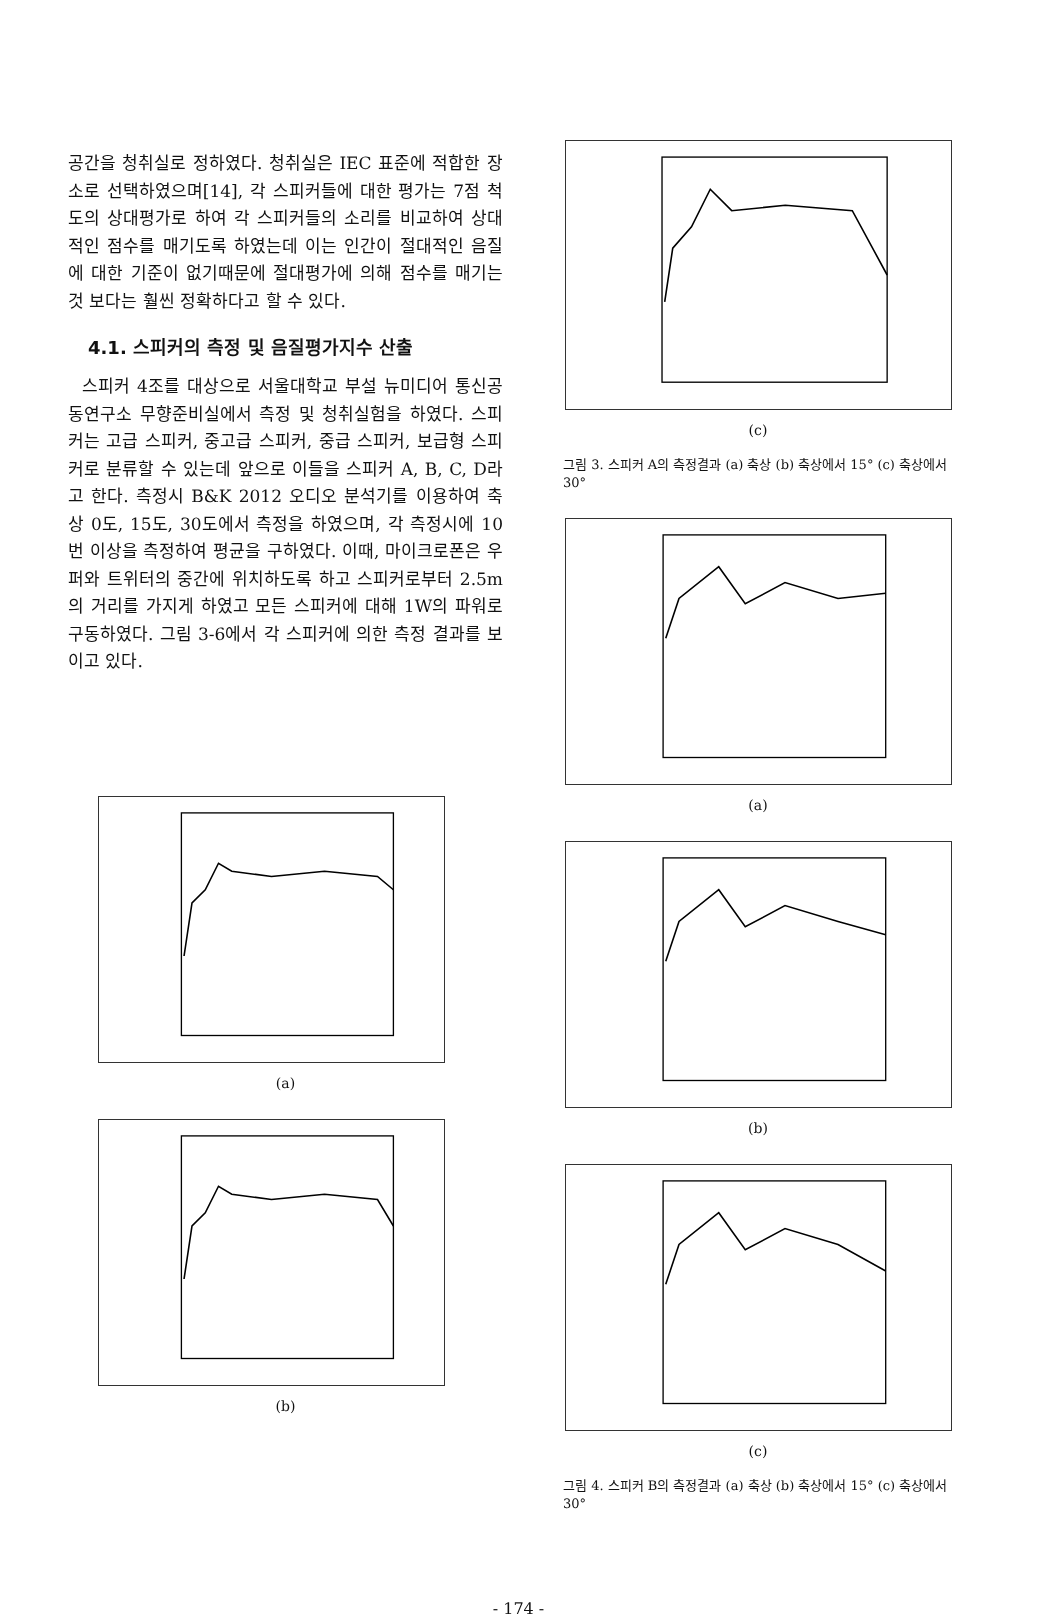공간을 청취실로 정하였다. 청취실은 IEC 표준에 적합한 장소로 선택하였으며[14], 각 스피커들에 대한 평가는 7점 척도의 상대평가로 하여 각 스피커들의 소리를 비교하여 상대적인 점수를 매기도록 하였는데 이는 인간이 절대적인 음질에 대한 기준이 없기때문에 절대평가에 의해 점수를 매기는 것 보다는 훨씬 정확하다고 할 수 있다.
4.1. 스피커의 측정 및 음질평가지수 산출
스피커 4조를 대상으로 서울대학교 부설 뉴미디어 통신공동연구소 무향준비실에서 측정 및 청취실험을 하였다. 스피커는 고급 스피커, 중고급 스피커, 중급 스피커, 보급형 스피커로 분류할 수 있는데 앞으로 이들을 스피커 A, B, C, D라고 한다. 측정시 B&K 2012 오디오 분석기를 이용하여 축상 0도, 15도, 30도에서 측정을 하였으며, 각 측정시에 10번 이상을 측정하여 평균을 구하였다. 이때, 마이크로폰은 우퍼와 트위터의 중간에 위치하도록 하고 스피커로부터 2.5m의 거리를 가지게 하였고 모든 스피커에 대해 1W의 파워로 구동하였다. 그림 3-6에서 각 스피커에 의한 측정 결과를 보이고 있다.
(a)
(b)
(c)
그림 3. 스피커 A의 측정결과 (a) 축상 (b) 축상에서 15° (c) 축상에서 30°
(a)
(b)
(c)
그림 4. 스피커 B의 측정결과 (a) 축상 (b) 축상에서 15° (c) 축상에서 30°
- 174 -